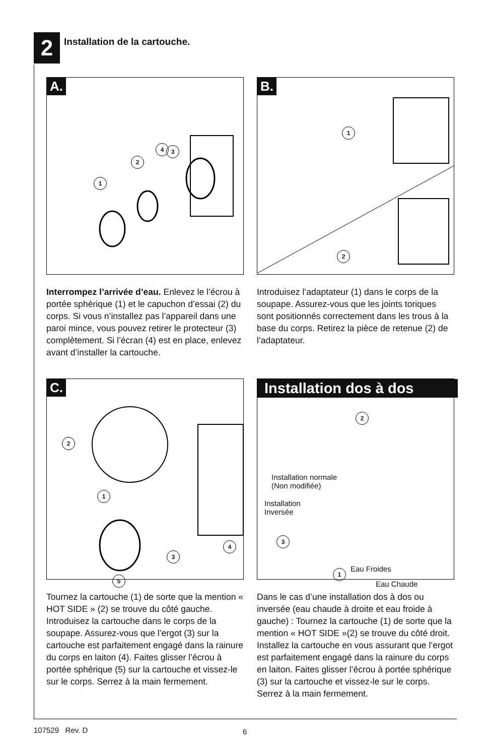2
Installation de la cartouche.
A.
1
2
3
4
Interrompez l’arrivée d’eau. Enlevez le l’écrou à portée sphérique (1) et le capuchon d’essai (2) du corps. Si vous n’installez pas l’appareil dans une paroi mince, vous pouvez retirer le protecteur (3) complètement. Si l’écran (4) est en place, enlevez avant d’installer la cartouche.
B.
1
2
Introduisez l’adaptateur (1) dans le corps de la soupape. Assurez-vous que les joints toriques sont positionnés correctement dans les trous à la base du corps. Retirez la pièce de retenue (2) de l’adaptateur.
C.
2
1
3
4
5
Tournez la cartouche (1) de sorte que la mention « HOT SIDE » (2) se trouve du côté gauche. Introduisez la cartouche dans le corps de la soupape. Assurez-vous que l’ergot (3) sur la cartouche est parfaitement engagé dans la rainure du corps en laiton (4). Faites glisser l’écrou à portée sphérique (5) sur la cartouche et vissez-le sur le corps. Serrez à la main fermement.
Installation dos à dos
2
3
1
Installation normale
(Non modifiée)
Installation
Inversée
Eau Froides
Eau Chaude
Dans le cas d’une installation dos à dos ou inversée (eau chaude à droite et eau froide à gauche) : Tournez la cartouche (1) de sorte que la mention « HOT SIDE »(2) se trouve du côté droit. Installez la cartouche en vous assurant que l’ergot est parfaitement engagé dans la rainure du corps en laiton. Faites glisser l’écrou à portée sphérique (3) sur la cartouche et vissez-le sur le corps. Serrez à la main fermement.
107529 Rev. D 6